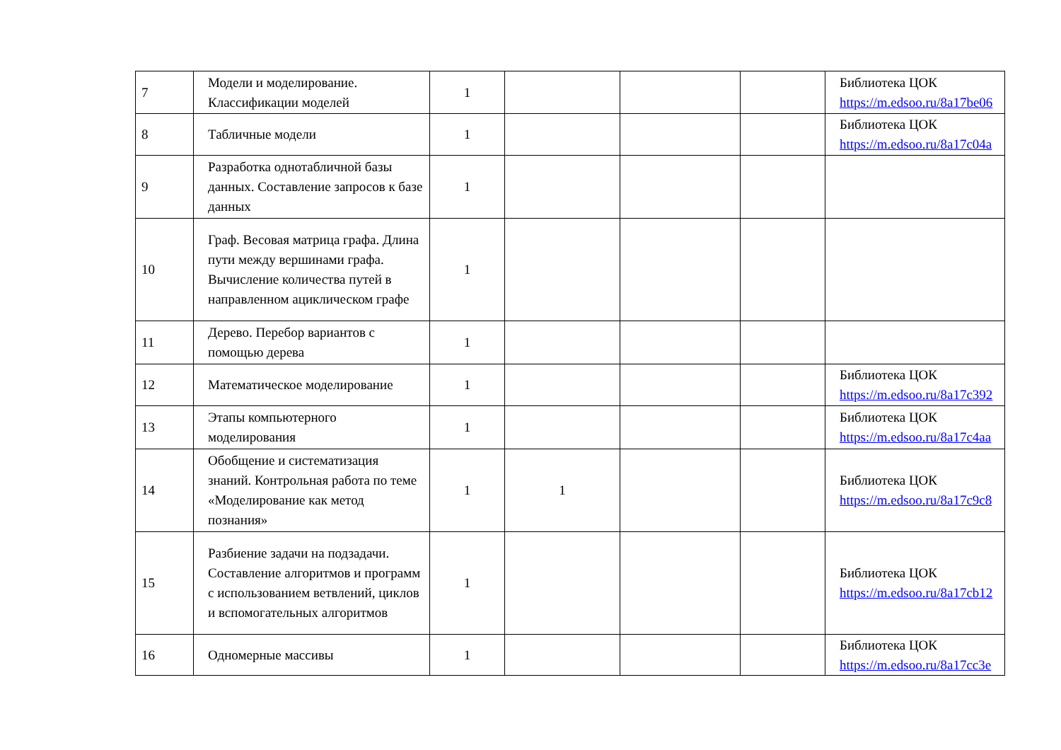| 7 | Модели и моделирование. Классификации моделей | 1 | | | | Библиотека ЦОК https://m.edsoo.ru/8a17be06 |
| 8 | Табличные модели | 1 | | | | Библиотека ЦОК https://m.edsoo.ru/8a17c04a |
| 9 | Разработка однотабличной базы данных. Составление запросов к базе данных | 1 | | | | |
| 10 | Граф. Весовая матрица графа. Длина пути между вершинами графа. Вычисление количества путей в направленном ациклическом графе | 1 | | | | |
| 11 | Дерево. Перебор вариантов с помощью дерева | 1 | | | | |
| 12 | Математическое моделирование | 1 | | | | Библиотека ЦОК https://m.edsoo.ru/8a17c392 |
| 13 | Этапы компьютерного моделирования | 1 | | | | Библиотека ЦОК https://m.edsoo.ru/8a17c4aa |
| 14 | Обобщение и систематизация знаний. Контрольная работа по теме «Моделирование как метод познания» | 1 | 1 | | | Библиотека ЦОК https://m.edsoo.ru/8a17c9c8 |
| 15 | Разбиение задачи на подзадачи. Составление алгоритмов и программ с использованием ветвлений, циклов и вспомогательных алгоритмов | 1 | | | | Библиотека ЦОК https://m.edsoo.ru/8a17cb12 |
| 16 | Одномерные массивы | 1 | | | | Библиотека ЦОК https://m.edsoo.ru/8a17cc3e |